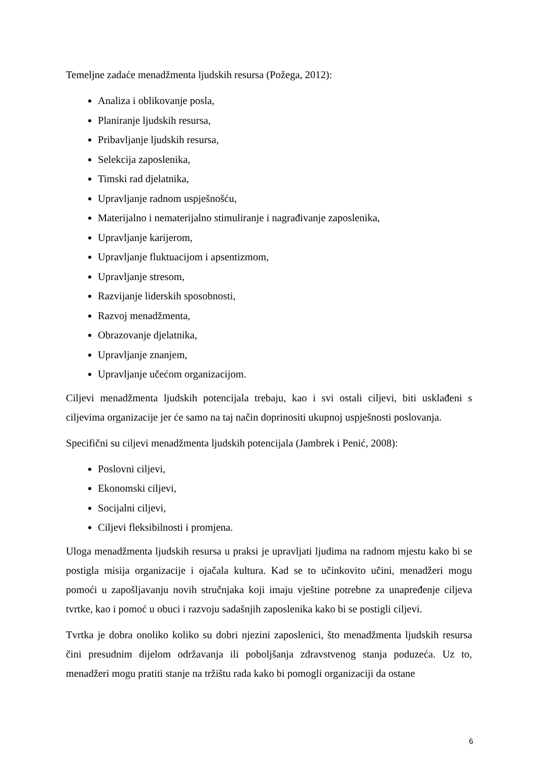Temeljne zadaće menadžmenta ljudskih resursa (Požega, 2012):
Analiza i oblikovanje posla,
Planiranje ljudskih resursa,
Pribavljanje ljudskih resursa,
Selekcija zaposlenika,
Timski rad djelatnika,
Upravljanje radnom uspješnošću,
Materijalno i nematerijalno stimuliranje i nagrađivanje zaposlenika,
Upravljanje karijerom,
Upravljanje fluktuacijom i apsentizmom,
Upravljanje stresom,
Razvijanje liderskih sposobnosti,
Razvoj menadžmenta,
Obrazovanje djelatnika,
Upravljanje znanjem,
Upravljanje učećom organizacijom.
Ciljevi menadžmenta ljudskih potencijala trebaju, kao i svi ostali ciljevi, biti usklađeni s ciljevima organizacije jer će samo na taj način doprinositi ukupnoj uspješnosti poslovanja.
Specifični su ciljevi menadžmenta ljudskih potencijala (Jambrek i Penić, 2008):
Poslovni ciljevi,
Ekonomski ciljevi,
Socijalni ciljevi,
Ciljevi fleksibilnosti i promjena.
Uloga menadžmenta ljudskih resursa u praksi je upravljati ljudima na radnom mjestu kako bi se postigla misija organizacije i ojačala kultura. Kad se to učinkovito učini, menadžeri mogu pomoći u zapošljavanju novih stručnjaka koji imaju vještine potrebne za unapređenje ciljeva tvrtke, kao i pomoć u obuci i razvoju sadašnjih zaposlenika kako bi se postigli ciljevi.
Tvrtka je dobra onoliko koliko su dobri njezini zaposlenici, što menadžmenta ljudskih resursa čini presudnim dijelom održavanja ili poboljšanja zdravstvenog stanja poduzeća. Uz to, menadžeri mogu pratiti stanje na tržištu rada kako bi pomogli organizaciji da ostane
6